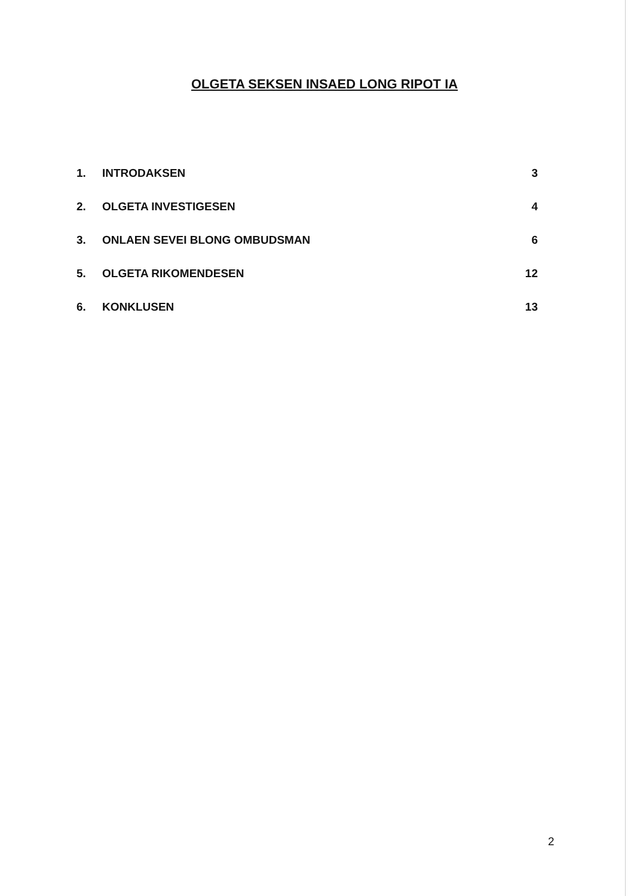OLGETA SEKSEN INSAED LONG RIPOT IA
1. INTRODAKSEN 3
2. OLGETA INVESTIGESEN 4
3. ONLAEN SEVEI BLONG OMBUDSMAN 6
5. OLGETA RIKOMENDESEN 12
6. KONKLUSEN 13
2